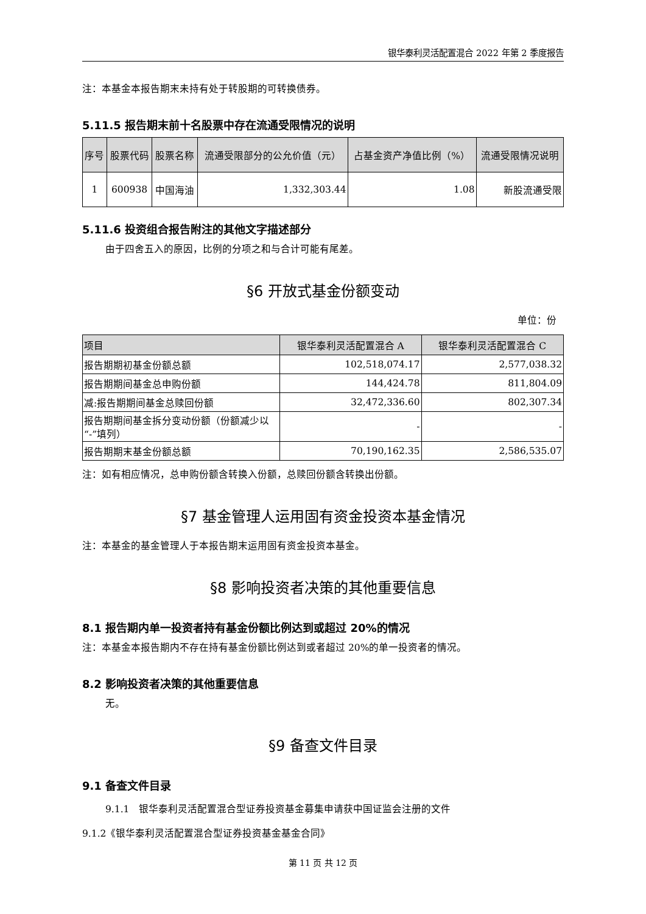银华泰利灵活配置混合 2022 年第 2 季度报告
注：本基金本报告期末未持有处于转股期的可转换债券。
5.11.5 报告期末前十名股票中存在流通受限情况的说明
| 序号 | 股票代码 | 股票名称 | 流通受限部分的公允价值（元） | 占基金资产净值比例（%） | 流通受限情况说明 |
| --- | --- | --- | --- | --- | --- |
| 1 | 600938 | 中国海油 | 1,332,303.44 | 1.08 | 新股流通受限 |
5.11.6 投资组合报告附注的其他文字描述部分
由于四舍五入的原因，比例的分项之和与合计可能有尾差。
§6 开放式基金份额变动
单位：份
| 项目 | 银华泰利灵活配置混合 A | 银华泰利灵活配置混合 C |
| --- | --- | --- |
| 报告期期初基金份额总额 | 102,518,074.17 | 2,577,038.32 |
| 报告期期间基金总申购份额 | 144,424.78 | 811,804.09 |
| 减:报告期期间基金总赎回份额 | 32,472,336.60 | 802,307.34 |
| 报告期期间基金拆分变动份额（份额减少以“-”填列） | - | - |
| 报告期期末基金份额总额 | 70,190,162.35 | 2,586,535.07 |
注：如有相应情况，总申购份额含转换入份额，总赎回份额含转换出份额。
§7 基金管理人运用固有资金投资本基金情况
注：本基金的基金管理人于本报告期末运用固有资金投资本基金。
§8 影响投资者决策的其他重要信息
8.1 报告期内单一投资者持有基金份额比例达到或超过 20%的情况
注：本基金本报告期内不存在持有基金份额比例达到或者超过 20%的单一投资者的情况。
8.2 影响投资者决策的其他重要信息
无。
§9 备查文件目录
9.1 备查文件目录
9.1.1　银华泰利灵活配置混合型证券投资基金募集申请获中国证监会注册的文件
9.1.2《银华泰利灵活配置混合型证券投资基金基金合同》
第 11 页 共 12 页